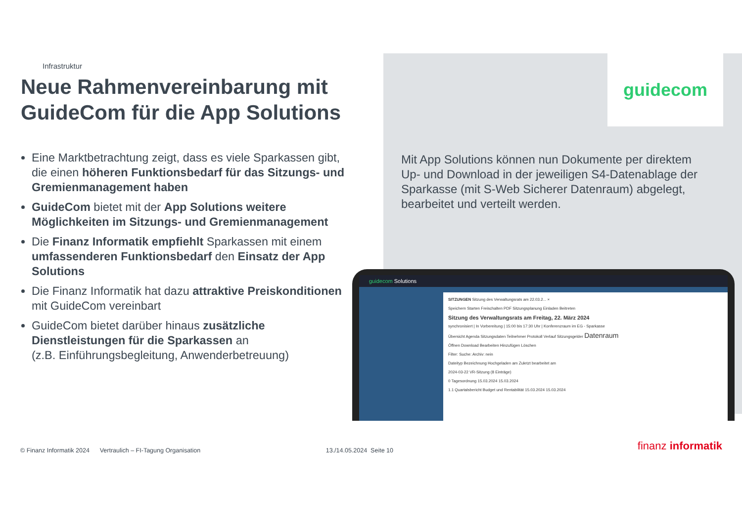Infrastruktur
Neue Rahmenvereinbarung mit GuideCom für die App Solutions
Eine Marktbetrachtung zeigt, dass es viele Sparkassen gibt, die einen höheren Funktionsbedarf für das Sitzungs- und Gremienmanagement haben
GuideCom bietet mit der App Solutions weitere Möglichkeiten im Sitzungs- und Gremienmanagement
Die Finanz Informatik empfiehlt Sparkassen mit einem umfassenderen Funktionsbedarf den Einsatz der App Solutions
Die Finanz Informatik hat dazu attraktive Preiskonditionen mit GuideCom vereinbart
GuideCom bietet darüber hinaus zusätzliche Dienstleistungen für die Sparkassen an
(z.B. Einführungsbegleitung, Anwenderbetreuung)
guidecom
Mit App Solutions können nun Dokumente per direktem Up- und Download in der jeweiligen S4-Datenablage der Sparkasse (mit S-Web Sicherer Datenraum) abgelegt, bearbeitet und verteilt werden.
guidecom Solutions
SITZUNGEN Sitzung des Verwaltungsrats am 22.03.2... ×
Speichern Starten Freischalten PDF Sitzungsplanung Einladen Beitreten
Sitzung des Verwaltungsrats am Freitag, 22. März 2024
synchronisiert | In Vorbereitung | 15:00 bis 17:30 Uhr | Konferenzraum im EG - Sparkasse
Übersicht Agenda Sitzungsdaten Teilnehmer Protokoll Verlauf Sitzungsgelder Datenraum
Öffnen Download Bearbeiten Hinzufügen Löschen
Filter: Suche: Archiv: nein
Dateityp Bezeichnung Hochgeladen am Zuletzt bearbeitet am
2024-03-22 VR-Sitzung (8 Einträge)
0 Tagesordnung 15.03.2024 15.03.2024
1.1 Quartalsbericht Budget und Rentabilität 15.03.2024 15.03.2024
© Finanz Informatik 2024 Vertraulich – FI-Tagung Organisation 13./14.05.2024 Seite 10 finanz informatik